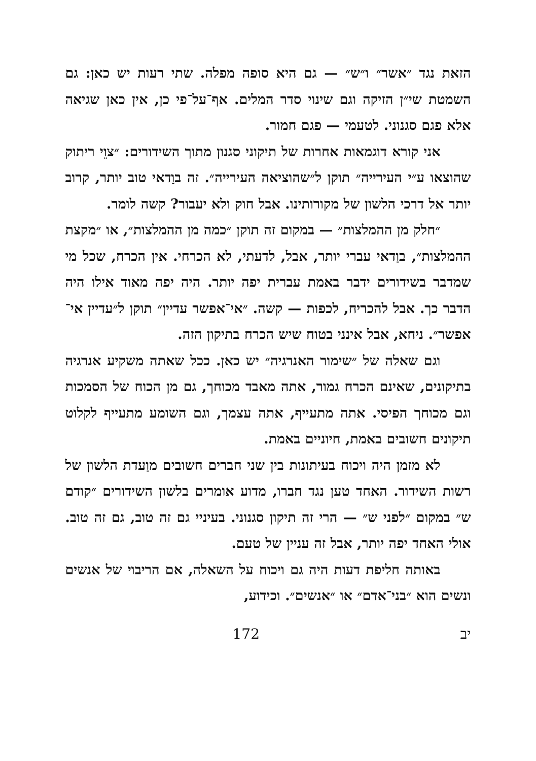הזאת נגד ״אשר״ ו״ש״ — גם היא סופה מפלה. שתי רעות יש כאן: גם השמטת שי״ן הזיקה וגם שינוי סדר המלים. אף־על־פי כן, אין כאן שגיאה אלא פגם סגנוני. לטעמי — פגם חמור.
אני קורא דוגמאות אחרות של תיקוני סגנון מתוך השידורים: ״צוֵי ריתוק שהוצאו ע״י העירייה״ תוקן ל״שהוציאה העירייה״. זה בוַדאי טוב יותר, קרוב יותר אל דרכי הלשון של מקורותינו. אבל חוק ולא יעבור? קשה לומר.
״חלק מן ההמלצות״ — במקום זה תוקן ״כמה מן ההמלצות״, או ״מקצת ההמלצות״, בוַדאי עברי יותר, אבל, לדעתי, לא הכרחי. אין הכרח, שכל מי שמדבר בשידורים ידבר באמת עברית יפה יותר. היה יפה מאוד אילו היה הדבר כך. אבל להכריח, לכפות — קשה. ״אי־אפשר עדיין״ תוקן ל״עדיין אי־אפשר״. ניחא, אבל אינני בטוח שיש הכרח בתיקון הזה.
וגם שאלה של ״שימור האנרגיה״ יש כאן. ככל שאתה משקיע אנרגיה בתיקונים, שאינם הכרח גמור, אתה מאבד מכוחך, גם מן הכוח של הסמכות וגם מכוחך הפיסי. אתה מתעייף, אתה עצמך, וגם השומע מתעייף לקלוט תיקונים חשובים באמת, חיוניים באמת.
לא מזמן היה ויכוח בעיתונות בין שני חברים חשובים מוַעדת הלשון של רשות השידור. האחד טען נגד חברו, מדוע אומרים בלשון השידורים ״קודם ש״ במקום ״לפני ש״ — הרי זה תיקון סגנוני. בעיניי גם זה טוב, גם זה טוב. אולי האחד יפה יותר, אבל זה עניין של טעם.
באותה חליפת דעות היה גם ויכוח על השאלה, אם הריבוי של אנשים ונשים הוא ״בני־אדם״ או ״אנשים״. וכידוע,
172 יב